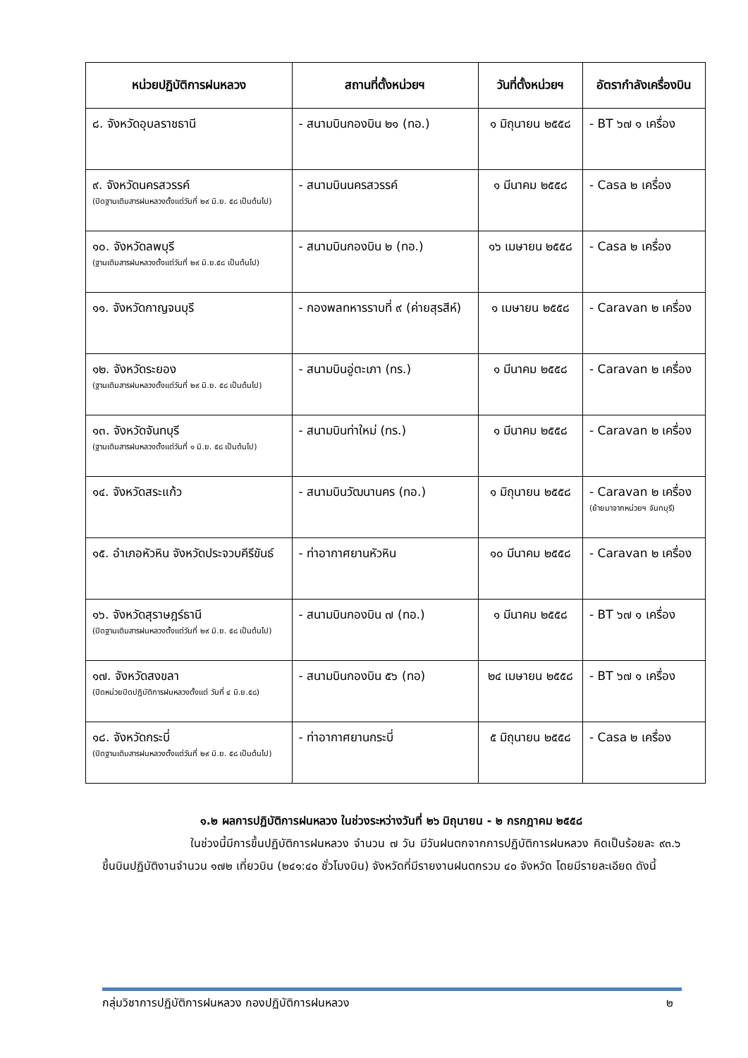| หน่วยปฏิบัติการฝนหลวง | สถานที่ตั้งหน่วยฯ | วันที่ตั้งหน่วยฯ | อัตรากำลังเครื่องบิน |
| --- | --- | --- | --- |
| ๘. จังหวัดอุบลราชธานี | - สนามบินกองบิน ๒๑ (ทอ.) | ๑ มิถุนายน ๒๕๕๘ | - BT ๖๗ ๑ เครื่อง |
| ๙. จังหวัดนครสวรรค์ (ปิดฐานเติมสารฝนหลวงตั้งแต่วันที่ ๒๙ มิ.ย. ๕๘ เป็นต้นไป) | - สนามบินนครสวรรค์ | ๑ มีนาคม ๒๕๕๘ | - Casa ๒ เครื่อง |
| ๑๐. จังหวัดลพบุรี (ฐานเติมสารฝนหลวงตั้งแต่วันที่ ๒๙ มิ.ย.๕๘ เป็นต้นไป) | - สนามบินกองบิน ๒ (ทอ.) | ๑๖ เมษายน ๒๕๕๘ | - Casa ๒ เครื่อง |
| ๑๑. จังหวัดกาญจนบุรี | - กองพลทหารราบที่ ๙ (ค่ายสุรสีห์) | ๑ เมษายน ๒๕๕๘ | - Caravan ๒ เครื่อง |
| ๑๒. จังหวัดระยอง (ฐานเติมสารฝนหลวงตั้งแต่วันที่ ๒๙ มิ.ย. ๕๘ เป็นต้นไป) | - สนามบินอู่ตะเภา (ทร.) | ๑ มีนาคม ๒๕๕๘ | - Caravan ๒ เครื่อง |
| ๑๓. จังหวัดจันทบุรี (ฐานเติมสารฝนหลวงตั้งแต่วันที่ ๑ มิ.ย. ๕๘ เป็นต้นไป) | - สนามบินท่าใหม่ (ทร.) | ๑ มีนาคม ๒๕๕๘ | - Caravan ๒ เครื่อง |
| ๑๔. จังหวัดสระแก้ว | - สนามบินวัฒนานคร (ทอ.) | ๑ มิถุนายน ๒๕๕๘ | - Caravan ๒ เครื่อง (ย้ายมาจากหน่วยฯ จันทบุรี) |
| ๑๕. อำเภอหัวหิน จังหวัดประจวบคีรีขันธ์ | - ท่าอากาศยานหัวหิน | ๑๐ มีนาคม ๒๕๕๘ | - Caravan ๒ เครื่อง |
| ๑๖. จังหวัดสุราษฎร์ธานี (ปิดฐานเติมสารฝนหลวงตั้งแต่วันที่ ๒๙ มิ.ย. ๕๘ เป็นต้นไป) | - สนามบินกองบิน ๗ (ทอ.) | ๑ มีนาคม ๒๕๕๘ | - BT ๖๗ ๑ เครื่อง |
| ๑๗. จังหวัดสงขลา (ปิดหน่วยปิดปฏิบัติการฝนหลวงตั้งแต่ วันที่ ๔ มิ.ย.๕๘) | - สนามบินกองบิน ๕๖ (ทอ) | ๒๔ เมษายน ๒๕๕๘ | - BT ๖๗ ๑ เครื่อง |
| ๑๘. จังหวัดกระบี่ (ปิดฐานเติมสารฝนหลวงตั้งแต่วันที่ ๒๙ มิ.ย. ๕๘ เป็นต้นไป) | - ท่าอากาศยานกระบี่ | ๕ มิถุนายน ๒๕๕๘ | - Casa ๒ เครื่อง |
๑.๒ ผลการปฏิบัติการฝนหลวง ในช่วงระหว่างวันที่ ๒๖ มิถุนายน - ๒ กรกฎาคม ๒๕๕๘
ในช่วงนี้มีการขึ้นปฏิบัติการฝนหลวง จำนวน ๗ วัน มีวันฝนตกจากการปฏิบัติการฝนหลวง คิดเป็นร้อยละ ๙๓.๖ ขึ้นบินปฏิบัติงานจำนวน ๑๗๒ เที่ยวบิน (๒๔๑:๔๐ ชั่วโมงบิน) จังหวัดที่มีรายงานฝนตกรวม ๔๐ จังหวัด โดยมีรายละเอียด ดังนี้
กลุ่มวิชาการปฏิบัติการฝนหลวง กองปฏิบัติการฝนหลวง ๒